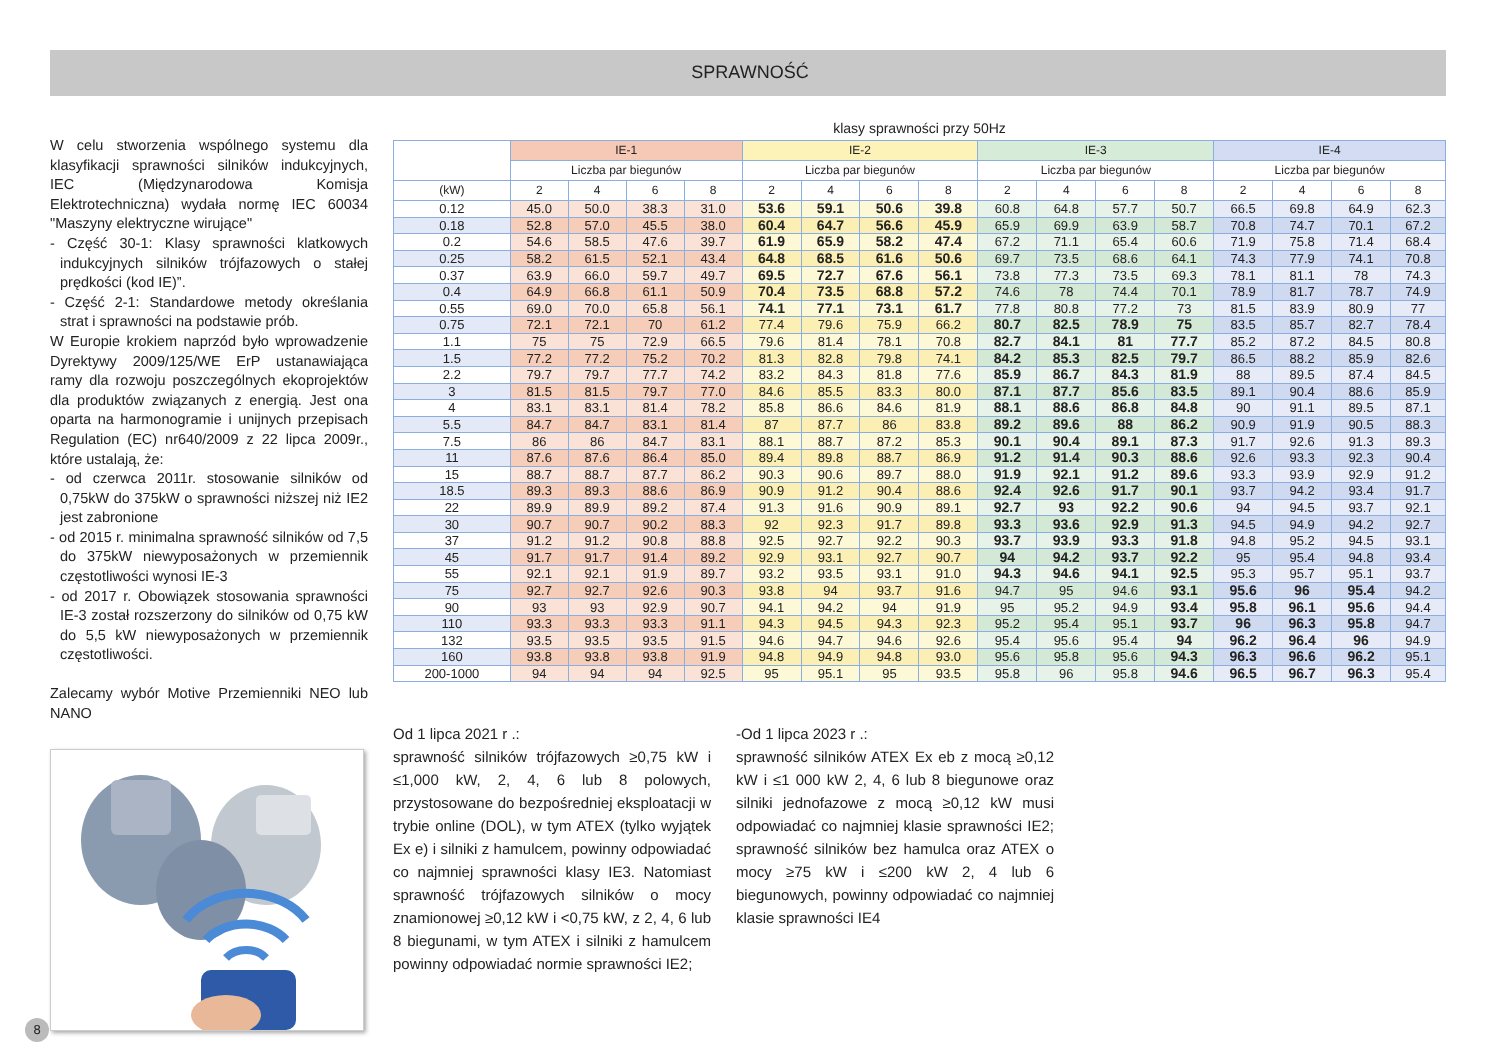SPRAWNOŚĆ
W celu stworzenia wspólnego systemu dla klasyfikacji sprawności silników indukcyjnych, IEC (Międzynarodowa Komisja Elektrotechniczna) wydała normę IEC 60034 "Maszyny elektryczne wirujące"
- Część 30-1: Klasy sprawności klatkowych indukcyjnych silników trójfazowych o stałej prędkości (kod IE)”.
- Część 2-1: Standardowe metody określania strat i sprawności na podstawie prób.
W Europie krokiem naprzód było wprowadzenie Dyrektywy 2009/125/WE ErP ustanawiająca ramy dla rozwoju poszczególnych ekoprojektów dla produktów związanych z energią. Jest ona oparta na harmonogramie i unijnych przepisach Regulation (EC) nr640/2009 z 22 lipca 2009r., które ustalają, że:
- od czerwca 2011r. stosowanie silników od 0,75kW do 375kW o sprawności niższej niż IE2 jest zabronione
- od 2015 r. minimalna sprawność silników od 7,5 do 375kW niewyposażonych w przemiennik częstotliwości wynosi IE-3
- od 2017 r. Obowiązek stosowania sprawności IE-3 został rozszerzony do silników od 0,75 kW do 5,5 kW niewyposażonych w przemiennik częstotliwości.
Zalecamy wybór Motive Przemienniki NEO lub NANO
klasy sprawności przy 50Hz
| | IE-1 | | | | IE-2 | | | | IE-3 | | | | IE-4 | | | |
| --- | --- | --- | --- | --- | --- | --- | --- | --- | --- | --- | --- | --- | --- | --- | --- | --- |
| | Liczba par biegunów | | | | Liczba par biegunów | | | | Liczba par biegunów | | | | Liczba par biegunów | | | |
| (kW) | 2 | 4 | 6 | 8 | 2 | 4 | 6 | 8 | 2 | 4 | 6 | 8 | 2 | 4 | 6 | 8 |
| 0.12 | 45.0 | 50.0 | 38.3 | 31.0 | 53.6 | 59.1 | 50.6 | 39.8 | 60.8 | 64.8 | 57.7 | 50.7 | 66.5 | 69.8 | 64.9 | 62.3 |
| 0.18 | 52.8 | 57.0 | 45.5 | 38.0 | 60.4 | 64.7 | 56.6 | 45.9 | 65.9 | 69.9 | 63.9 | 58.7 | 70.8 | 74.7 | 70.1 | 67.2 |
| 0.2 | 54.6 | 58.5 | 47.6 | 39.7 | 61.9 | 65.9 | 58.2 | 47.4 | 67.2 | 71.1 | 65.4 | 60.6 | 71.9 | 75.8 | 71.4 | 68.4 |
| 0.25 | 58.2 | 61.5 | 52.1 | 43.4 | 64.8 | 68.5 | 61.6 | 50.6 | 69.7 | 73.5 | 68.6 | 64.1 | 74.3 | 77.9 | 74.1 | 70.8 |
| 0.37 | 63.9 | 66.0 | 59.7 | 49.7 | 69.5 | 72.7 | 67.6 | 56.1 | 73.8 | 77.3 | 73.5 | 69.3 | 78.1 | 81.1 | 78 | 74.3 |
| 0.4 | 64.9 | 66.8 | 61.1 | 50.9 | 70.4 | 73.5 | 68.8 | 57.2 | 74.6 | 78 | 74.4 | 70.1 | 78.9 | 81.7 | 78.7 | 74.9 |
| 0.55 | 69.0 | 70.0 | 65.8 | 56.1 | 74.1 | 77.1 | 73.1 | 61.7 | 77.8 | 80.8 | 77.2 | 73 | 81.5 | 83.9 | 80.9 | 77 |
| 0.75 | 72.1 | 72.1 | 70 | 61.2 | 77.4 | 79.6 | 75.9 | 66.2 | 80.7 | 82.5 | 78.9 | 75 | 83.5 | 85.7 | 82.7 | 78.4 |
| 1.1 | 75 | 75 | 72.9 | 66.5 | 79.6 | 81.4 | 78.1 | 70.8 | 82.7 | 84.1 | 81 | 77.7 | 85.2 | 87.2 | 84.5 | 80.8 |
| 1.5 | 77.2 | 77.2 | 75.2 | 70.2 | 81.3 | 82.8 | 79.8 | 74.1 | 84.2 | 85.3 | 82.5 | 79.7 | 86.5 | 88.2 | 85.9 | 82.6 |
| 2.2 | 79.7 | 79.7 | 77.7 | 74.2 | 83.2 | 84.3 | 81.8 | 77.6 | 85.9 | 86.7 | 84.3 | 81.9 | 88 | 89.5 | 87.4 | 84.5 |
| 3 | 81.5 | 81.5 | 79.7 | 77.0 | 84.6 | 85.5 | 83.3 | 80.0 | 87.1 | 87.7 | 85.6 | 83.5 | 89.1 | 90.4 | 88.6 | 85.9 |
| 4 | 83.1 | 83.1 | 81.4 | 78.2 | 85.8 | 86.6 | 84.6 | 81.9 | 88.1 | 88.6 | 86.8 | 84.8 | 90 | 91.1 | 89.5 | 87.1 |
| 5.5 | 84.7 | 84.7 | 83.1 | 81.4 | 87 | 87.7 | 86 | 83.8 | 89.2 | 89.6 | 88 | 86.2 | 90.9 | 91.9 | 90.5 | 88.3 |
| 7.5 | 86 | 86 | 84.7 | 83.1 | 88.1 | 88.7 | 87.2 | 85.3 | 90.1 | 90.4 | 89.1 | 87.3 | 91.7 | 92.6 | 91.3 | 89.3 |
| 11 | 87.6 | 87.6 | 86.4 | 85.0 | 89.4 | 89.8 | 88.7 | 86.9 | 91.2 | 91.4 | 90.3 | 88.6 | 92.6 | 93.3 | 92.3 | 90.4 |
| 15 | 88.7 | 88.7 | 87.7 | 86.2 | 90.3 | 90.6 | 89.7 | 88.0 | 91.9 | 92.1 | 91.2 | 89.6 | 93.3 | 93.9 | 92.9 | 91.2 |
| 18.5 | 89.3 | 89.3 | 88.6 | 86.9 | 90.9 | 91.2 | 90.4 | 88.6 | 92.4 | 92.6 | 91.7 | 90.1 | 93.7 | 94.2 | 93.4 | 91.7 |
| 22 | 89.9 | 89.9 | 89.2 | 87.4 | 91.3 | 91.6 | 90.9 | 89.1 | 92.7 | 93 | 92.2 | 90.6 | 94 | 94.5 | 93.7 | 92.1 |
| 30 | 90.7 | 90.7 | 90.2 | 88.3 | 92 | 92.3 | 91.7 | 89.8 | 93.3 | 93.6 | 92.9 | 91.3 | 94.5 | 94.9 | 94.2 | 92.7 |
| 37 | 91.2 | 91.2 | 90.8 | 88.8 | 92.5 | 92.7 | 92.2 | 90.3 | 93.7 | 93.9 | 93.3 | 91.8 | 94.8 | 95.2 | 94.5 | 93.1 |
| 45 | 91.7 | 91.7 | 91.4 | 89.2 | 92.9 | 93.1 | 92.7 | 90.7 | 94 | 94.2 | 93.7 | 92.2 | 95 | 95.4 | 94.8 | 93.4 |
| 55 | 92.1 | 92.1 | 91.9 | 89.7 | 93.2 | 93.5 | 93.1 | 91.0 | 94.3 | 94.6 | 94.1 | 92.5 | 95.3 | 95.7 | 95.1 | 93.7 |
| 75 | 92.7 | 92.7 | 92.6 | 90.3 | 93.8 | 94 | 93.7 | 91.6 | 94.7 | 95 | 94.6 | 93.1 | 95.6 | 96 | 95.4 | 94.2 |
| 90 | 93 | 93 | 92.9 | 90.7 | 94.1 | 94.2 | 94 | 91.9 | 95 | 95.2 | 94.9 | 93.4 | 95.8 | 96.1 | 95.6 | 94.4 |
| 110 | 93.3 | 93.3 | 93.3 | 91.1 | 94.3 | 94.5 | 94.3 | 92.3 | 95.2 | 95.4 | 95.1 | 93.7 | 96 | 96.3 | 95.8 | 94.7 |
| 132 | 93.5 | 93.5 | 93.5 | 91.5 | 94.6 | 94.7 | 94.6 | 92.6 | 95.4 | 95.6 | 95.4 | 94 | 96.2 | 96.4 | 96 | 94.9 |
| 160 | 93.8 | 93.8 | 93.8 | 91.9 | 94.8 | 94.9 | 94.8 | 93.0 | 95.6 | 95.8 | 95.6 | 94.3 | 96.3 | 96.6 | 96.2 | 95.1 |
| 200-1000 | 94 | 94 | 94 | 92.5 | 95 | 95.1 | 95 | 93.5 | 95.8 | 96 | 95.8 | 94.6 | 96.5 | 96.7 | 96.3 | 95.4 |
Od 1 lipca 2021 r .:
sprawność silników trójfazowych ≥0,75 kW i ≤1,000 kW, 2, 4, 6 lub 8 polowych, przystosowane do bezpośredniej eksploatacji w trybie online (DOL), w tym ATEX (tylko wyjątek Ex e) i silniki z hamulcem, powinny odpowiadać co najmniej sprawności klasy IE3. Natomiast sprawność trójfazowych silników o mocy znamionowej ≥0,12 kW i <0,75 kW, z 2, 4, 6 lub 8 biegunami, w tym ATEX i silniki z hamulcem powinny odpowiadać normie sprawności IE2;
-Od 1 lipca 2023 r .:
sprawność silników ATEX Ex eb z mocą ≥0,12 kW i ≤1 000 kW 2, 4, 6 lub 8 biegunowe oraz silniki jednofazowe z mocą ≥0,12 kW musi odpowiadać co najmniej klasie sprawności IE2; sprawność silników bez hamulca oraz ATEX o mocy ≥75 kW i ≤200 kW 2, 4 lub 6 biegunowych, powinny odpowiadać co najmniej klasie sprawności IE4
8